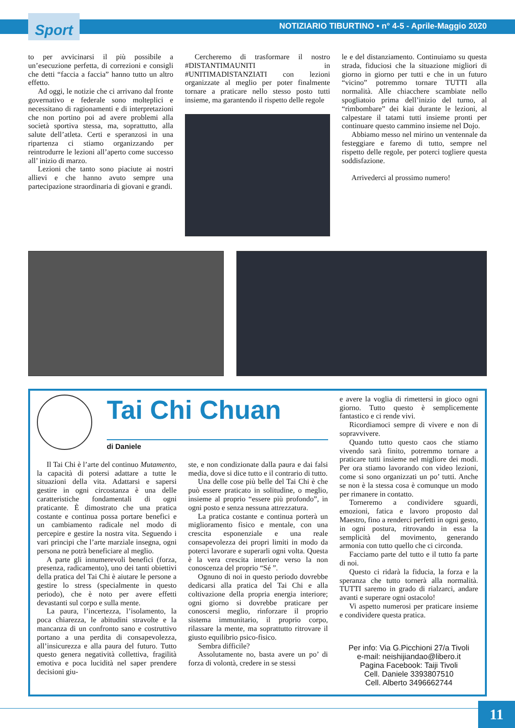Sport
NOTIZIARIO TIBURTINO • n° 4-5 - Aprile-Maggio 2020
to per avvicinarsi il più possibile a un’esecuzione perfetta, di correzioni e consigli che detti “faccia a faccia” hanno tutto un altro effetto.
Ad oggi, le notizie che ci arrivano dal fronte governativo e federale sono molteplici e necessitano di ragionamenti e di interpretazioni che non portino poi ad avere problemi alla società sportiva stessa, ma, soprattutto, alla salute dell’atleta. Certi e speranzosi in una ripartenza ci stiamo organizzando per reintrodurre le lezioni all’aperto come successo all’ inizio di marzo.
Lezioni che tanto sono piaciute ai nostri allievi e che hanno avuto sempre una partecipazione straordinaria di giovani e grandi.
Cercheremo di trasformare il nostro #DISTANTIMAUNITI in #UNITIMADISTANZIATI con lezioni organizzate al meglio per poter finalmente tornare a praticare nello stesso posto tutti insieme, ma garantendo il rispetto delle regole
le e del distanziamento. Continuiamo su questa strada, fiduciosi che la situazione migliori di giorno in giorno per tutti e che in un futuro “vicino” potremmo tornare TUTTI alla normalità. Alle chiacchere scambiate nello spogliatoio prima dell’inizio del turno, al “rimbombare” dei kiai durante le lezioni, al calpestare il tatami tutti insieme pronti per continuare questo cammino insieme nel Dojo.
Abbiamo messo nel mirino un ventennale da festeggiare e faremo di tutto, sempre nel rispetto delle regole, per poterci togliere questa soddisfazione.
Arrivederci al prossimo numero!
Tai Chi Chuan
di Daniele
Il Tai Chi è l’arte del continuo Mutamento, la capacità di potersi adattare a tutte le situazioni della vita. Adattarsi e sapersi gestire in ogni circostanza è una delle caratteristiche fondamentali di ogni praticante. È dimostrato che una pratica costante e continua possa portare benefici e un cambiamento radicale nel modo di percepire e gestire la nostra vita. Seguendo i vari principi che l’arte marziale insegna, ogni persona ne potrà beneficiare al meglio.
A parte gli innumerevoli benefici (forza, presenza, radicamento), uno dei tanti obiettivi della pratica del Tai Chi è aiutare le persone a gestire lo stress (specialmente in questo periodo), che è noto per avere effetti devastanti sul corpo e sulla mente.
La paura, l’incertezza, l’isolamento, la poca chiarezza, le abitudini stravolte e la mancanza di un confronto sano e costruttivo portano a una perdita di consapevolezza, all’insicurezza e alla paura del futuro. Tutto questo genera negatività collettiva, fragilità emotiva e poca lucidità nel saper prendere decisioni giu-
ste, e non condizionate dalla paura e dai falsi media, dove si dice tutto e il contrario di tutto.
Una delle cose più belle del Tai Chi è che può essere praticato in solitudine, o meglio, insieme al proprio “essere più profondo”, in ogni posto e senza nessuna attrezzatura.
La pratica costante e continua porterà un miglioramento fisico e mentale, con una crescita esponenziale e una reale consapevolezza dei propri limiti in modo da poterci lavorare e superarli ogni volta. Questa è la vera crescita interiore verso la non conoscenza del proprio “Sé ”.
Ognuno di noi in questo periodo dovrebbe dedicarsi alla pratica del Tai Chi e alla coltivazione della propria energia interiore; ogni giorno si dovrebbe praticare per conoscersi meglio, rinforzare il proprio sistema immunitario, il proprio corpo, rilassare la mente, ma soprattutto ritrovare il giusto equilibrio psico-fisico.
Sembra difficile?
Assolutamente no, basta avere un po’ di forza di volontà, credere in se stessi
e avere la voglia di rimettersi in gioco ogni giorno. Tutto questo è semplicemente fantastico e ci rende vivi.
Ricordiamoci sempre di vivere e non di sopravvivere.
Quando tutto questo caos che stiamo vivendo sarà finito, potremmo tornare a praticare tutti insieme nel migliore dei modi. Per ora stiamo lavorando con video lezioni, come si sono organizzati un po’ tutti. Anche se non è la stessa cosa è comunque un modo per rimanere in contatto.
Torneremo a condividere sguardi, emozioni, fatica e lavoro proposto dal Maestro, fino a renderci perfetti in ogni gesto, in ogni postura, ritrovando in essa la semplicità del movimento, generando armonia con tutto quello che ci circonda.
Facciamo parte del tutto e il tutto fa parte di noi.
Questo ci ridarà la fiducia, la forza e la speranza che tutto tornerà alla normalità. TUTTI saremo in grado di rialzarci, andare avanti e superare ogni ostacolo!
Vi aspetto numerosi per praticare insieme e condividere questa pratica.
Per info: Via G.Picchioni 27/a Tivoli
e-mail: neishijiandao@libero.it
Pagina Facebook: Taiji Tivoli
Cell. Daniele 3393807510
Cell. Alberto 3496662744
11